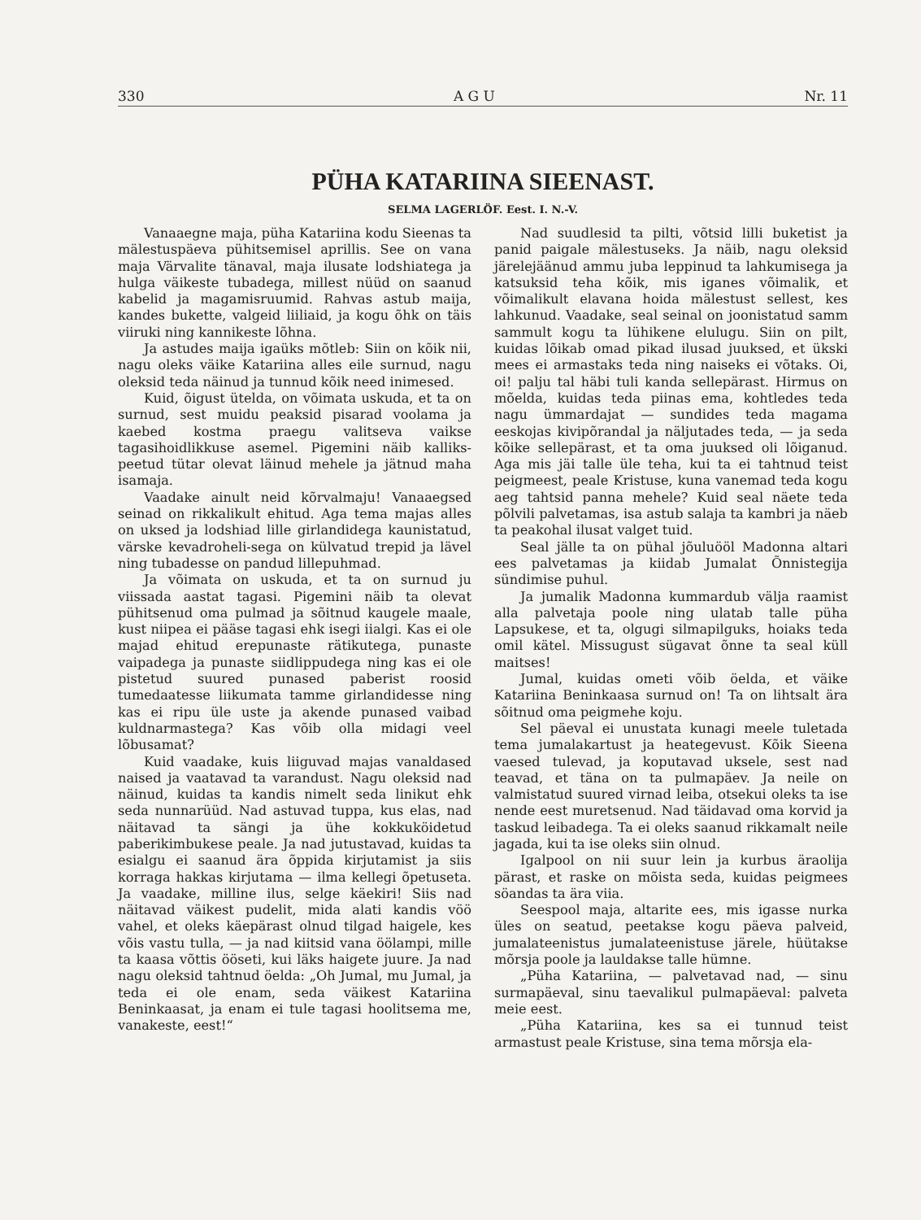330 A G U Nr. 11
PÜHA KATARIINA SIEENAST.
SELMA LAGERLÖF. Eest. I. N.-V.
Vanaaegne maja, püha Katariina kodu Sieenas ta mälestuspäeva pühitsemisel aprillis. See on vana maja Värvalite tänaval, maja ilusate lodshiatega ja hulga väikeste tubadega, millest nüüd on saanud kabelid ja magamisruumid. Rahvas astub maija, kandes bukette, valgeid liiliaid, ja kogu õhk on täis viiruki ning kannikeste lõhna.
Ja astudes maija igaüks mõtleb: Siin on kõik nii, nagu oleks väike Katariina alles eile surnud, nagu oleksid teda näinud ja tunnud kõik need inimesed.
Kuid, õigust ütelda, on võimata uskuda, et ta on surnud, sest muidu peaksid pisarad voolama ja kaebed kostma praegu valitseva vaikse tagasihoidlikkuse asemel. Pigemini näib kalliks-peetud tütar olevat läinud mehele ja jätnud maha isamaja.
Vaadake ainult neid kõrvalmaju! Vanaaegsed seinad on rikkalikult ehitud. Aga tema majas alles on uksed ja lodshiad lille girlandidega kaunistatud, värske kevadroheli-sega on külvatud trepid ja lävel ning tubadesse on pandud lillepuhmad.
Ja võimata on uskuda, et ta on surnud ju viissada aastat tagasi. Pigemini näib ta olevat pühitsenud oma pulmad ja sõitnud kaugele maale, kust niipea ei pääse tagasi ehk isegi iialgi. Kas ei ole majad ehitud erepunaste rätikutega, punaste vaipadega ja punaste siidlippudega ning kas ei ole pistetud suured punased paberist roosid tumedaatesse liikumata tamme girlandidesse ning kas ei ripu üle uste ja akende punased vaibad kuldnarmastega? Kas võib olla midagi veel lõbusamat?
Kuid vaadake, kuis liiguvad majas vanaldased naised ja vaatavad ta varandust. Nagu oleksid nad näinud, kuidas ta kandis nimelt seda linikut ehk seda nunnarüüd. Nad astuvad tuppa, kus elas, nad näitavad ta sängi ja ühe kokkuköidetud paberikimbukese peale. Ja nad jutustavad, kuidas ta esialgu ei saanud ära õppida kirjutamist ja siis korraga hakkas kirjutama — ilma kellegi õpetuseta. Ja vaadake, milline ilus, selge käekiri! Siis nad näitavad väikest pudelit, mida alati kandis vöö vahel, et oleks käepärast olnud tilgad haigele, kes võis vastu tulla, — ja nad kiitsid vana öölampi, mille ta kaasa võttis ööseti, kui läks haigete juure. Ja nad nagu oleksid tahtnud öelda: „Oh Jumal, mu Jumal, ja teda ei ole enam, seda väikest Katariina Beninkaasat, ja enam ei tule tagasi hoolitsema me, vanakeste, eest!“
Nad suudlesid ta pilti, võtsid lilli buketist ja panid paigale mälestuseks. Ja näib, nagu oleksid järelejäänud ammu juba leppinud ta lahkumisega ja katsuksid teha kõik, mis iganes võimalik, et võimalikult elavana hoida mälestust sellest, kes lahkunud. Vaadake, seal seinal on joonistatud samm sammult kogu ta lühikene elulugu. Siin on pilt, kuidas lõikab omad pikad ilusad juuksed, et ükski mees ei armastaks teda ning naiseks ei võtaks. Oi, oi! palju tal häbi tuli kanda sellepärast. Hirmus on mõelda, kuidas teda piinas ema, kohtledes teda nagu ümmardajat — sundides teda magama eeskojas kivipõrandal ja näljutades teda, — ja seda kõike sellepärast, et ta oma juuksed oli lõiganud. Aga mis jäi talle üle teha, kui ta ei tahtnud teist peigmeest, peale Kristuse, kuna vanemad teda kogu aeg tahtsid panna mehele? Kuid seal näete teda põlvili palvetamas, isa astub salaja ta kambri ja näeb ta peakohal ilusat valget tuid.
Seal jälle ta on pühal jõuluööl Madonna altari ees palvetamas ja kiidab Jumalat Õnnistegija sündimise puhul.
Ja jumalik Madonna kummardub välja raamist alla palvetaja poole ning ulatab talle püha Lapsukese, et ta, olgugi silmapilguks, hoiaks teda omil kätel. Missugust sügavat õnne ta seal küll maitses!
Jumal, kuidas ometi võib öelda, et väike Katariina Beninkaasa surnud on! Ta on lihtsalt ära sõitnud oma peigmehe koju.
Sel päeval ei unustata kunagi meele tuletada tema jumalakartust ja heategevust. Kõik Sieena vaesed tulevad, ja koputavad uksele, sest nad teavad, et täna on ta pulmapäev. Ja neile on valmistatud suured virnad leiba, otsekui oleks ta ise nende eest muretsenud. Nad täidavad oma korvid ja taskud leibadega. Ta ei oleks saanud rikkamalt neile jagada, kui ta ise oleks siin olnud.
Igalpool on nii suur lein ja kurbus äraolija pärast, et raske on mõista seda, kuidas peigmees söandas ta ära viia.
Seespool maja, altarite ees, mis igasse nurka üles on seatud, peetakse kogu päeva palveid, jumalateenistus jumalateenistuse järele, hüütakse mõrsja poole ja lauldakse talle hümne.
„Püha Katariina, — palvetavad nad, — sinu surmapäeval, sinu taevalikul pulmapäeval: palveta meie eest.
„Püha Katariina, kes sa ei tunnud teist armastust peale Kristuse, sina tema mõrsja ela-